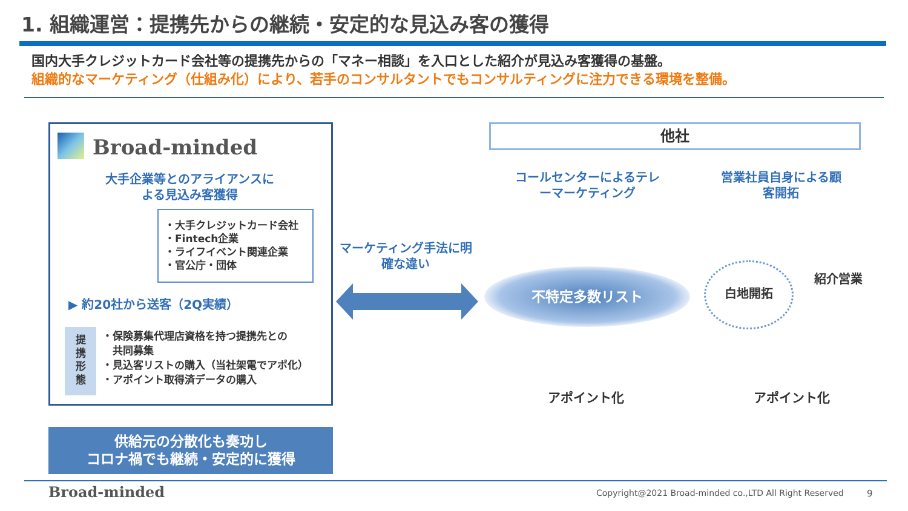1. 組織運営：提携先からの継続・安定的な見込み客の獲得
国内大手クレジットカード会社等の提携先からの「マネー相談」を入口とした紹介が見込み客獲得の基盤。
組織的なマーケティング（仕組み化）により、若手のコンサルタントでもコンサルティングに注力できる環境を整備。
Broad-minded
大手企業等とのアライアンスによる見込み客獲得
・大手クレジットカード会社
・Fintech企業
・ライフイベント関連企業
・官公庁・団体
▶ 約20社から送客（2Q実績）
提
携
形
態
・保険募集代理店資格を持つ提携先との
　共同募集
・見込客リストの購入（当社架電でアポ化）
・アポイント取得済データの購入
供給元の分散化も奏功し
コロナ禍でも継続・安定的に獲得
マーケティング手法に明確な違い
他社
コールセンターによるテレーマーケティング
営業社員自身による顧客開拓
不特定多数リスト 白地開拓
紹介営業
アポイント化 アポイント化
Broad-minded
Copyright@2021 Broad-minded co.,LTD All Right Reserved
9